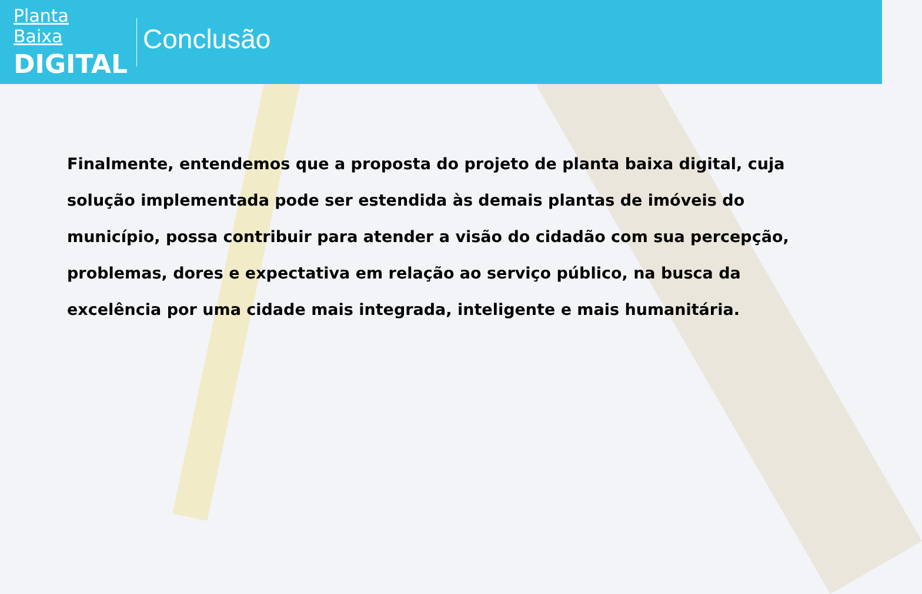Planta Baixa
DIGITAL
Conclusão
Finalmente, entendemos que a proposta do projeto de planta baixa digital, cuja solução implementada pode ser estendida às demais plantas de imóveis do município, possa contribuir para atender a visão do cidadão com sua percepção, problemas, dores e expectativa em relação ao serviço público, na busca da excelência por uma cidade mais integrada, inteligente e mais humanitária.